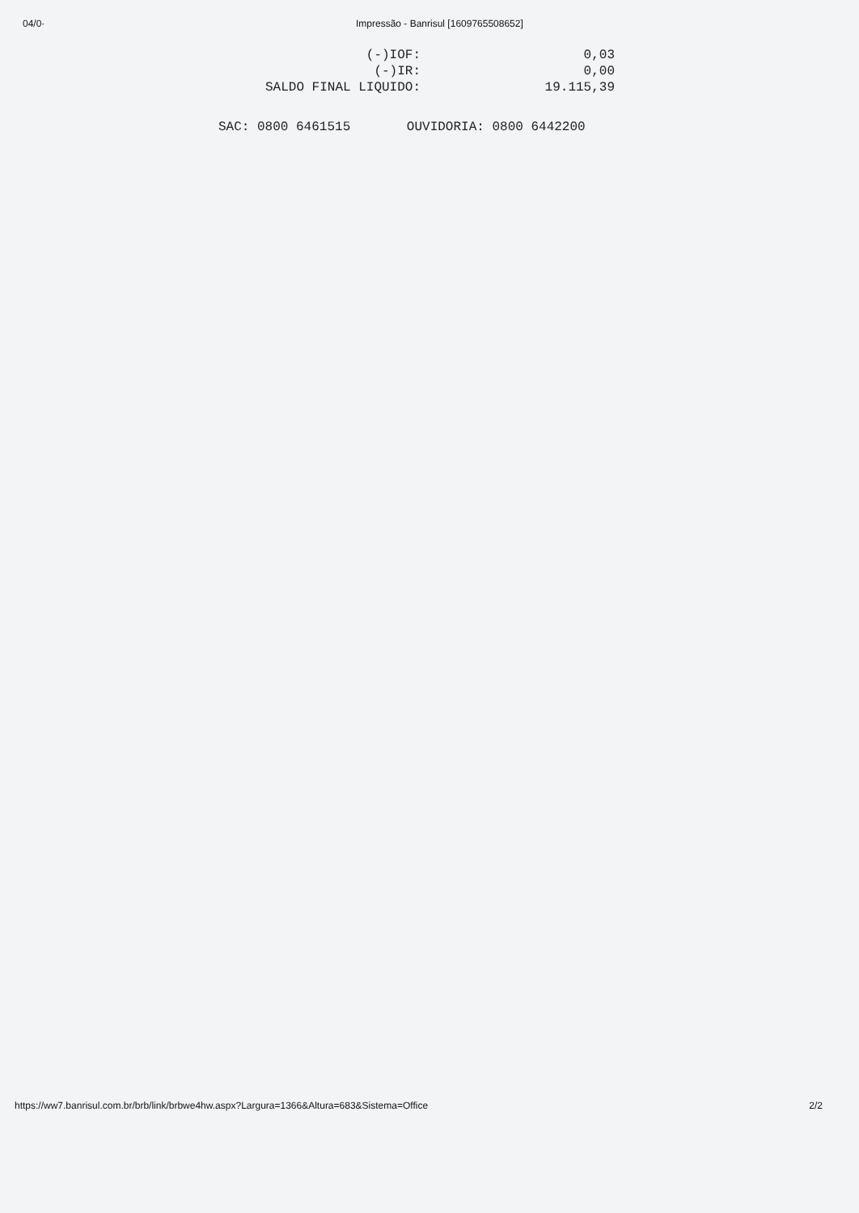04/0· Impressão - Banrisul [1609765508652]
| (-)IOF: | 0,03 |
| (-)IR: | 0,00 |
| SALDO FINAL LIQUIDO: | 19.115,39 |
SAC: 0800 6461515 OUVIDORIA: 0800 6442200
https://ww7.banrisul.com.br/brb/link/brbwe4hw.aspx?Largura=1366&Altura=683&Sistema=Office
2/2